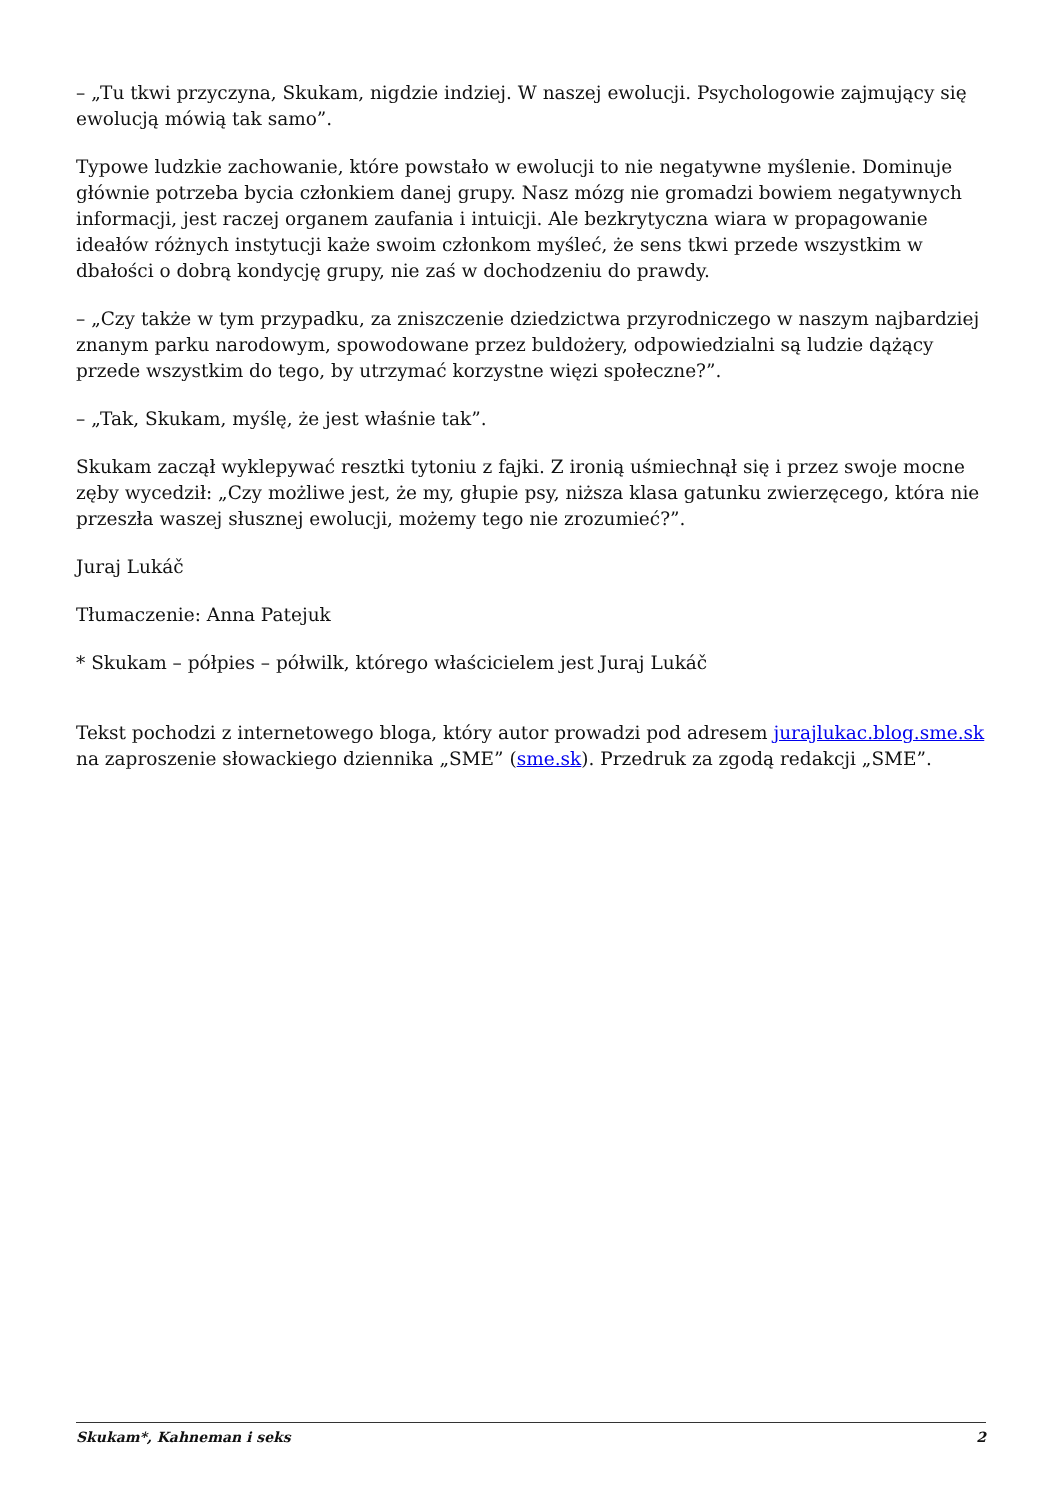– „Tu tkwi przyczyna, Skukam, nigdzie indziej. W naszej ewolucji. Psychologowie zajmujący się ewolucją mówią tak samo”.
Typowe ludzkie zachowanie, które powstało w ewolucji to nie negatywne myślenie. Dominuje głównie potrzeba bycia członkiem danej grupy. Nasz mózg nie gromadzi bowiem negatywnych informacji, jest raczej organem zaufania i intuicji. Ale bezkrytyczna wiara w propagowanie ideałów różnych instytucji każe swoim członkom myśleć, że sens tkwi przede wszystkim w dbałości o dobrą kondycję grupy, nie zaś w dochodzeniu do prawdy.
– „Czy także w tym przypadku, za zniszczenie dziedzictwa przyrodniczego w naszym najbardziej znanym parku narodowym, spowodowane przez buldożery, odpowiedzialni są ludzie dążący przede wszystkim do tego, by utrzymać korzystne więzi społeczne?”.
– „Tak, Skukam, myślę, że jest właśnie tak”.
Skukam zaczął wyklepywać resztki tytoniu z fajki. Z ironią uśmiechnął się i przez swoje mocne zęby wycedził: „Czy możliwe jest, że my, głupie psy, niższa klasa gatunku zwierzęcego, która nie przeszła waszej słusznej ewolucji, możemy tego nie zrozumieć?”.
Juraj Lukáč
Tłumaczenie: Anna Patejuk
* Skukam – półpies – półwilk, którego właścicielem jest Juraj Lukáč
Tekst pochodzi z internetowego bloga, który autor prowadzi pod adresem jurajlukac.blog.sme.sk na zaproszenie słowackiego dziennika „SME” (sme.sk). Przedruk za zgodą redakcji „SME”.
Skukam*, Kahneman i seks 2